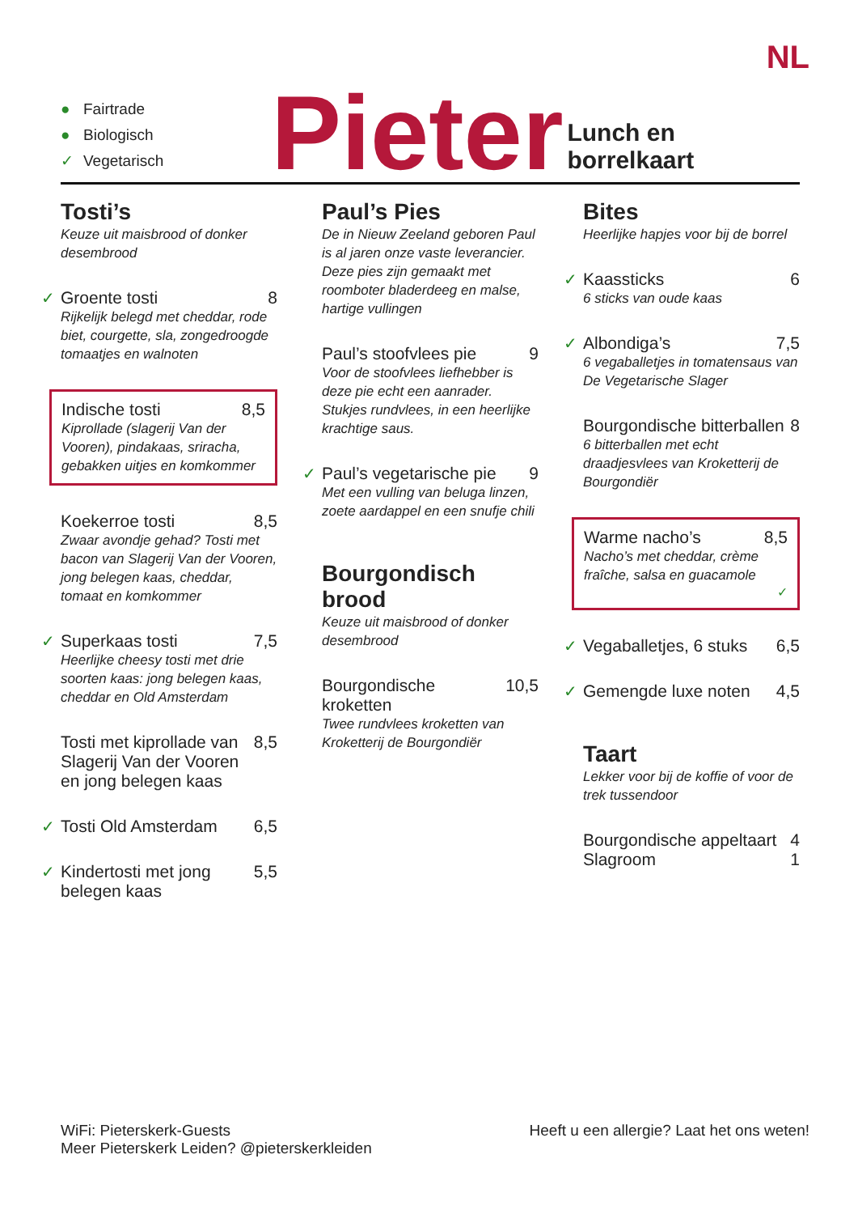NL
● Fairtrade
● Biologisch
✓ Vegetarisch
Pieter
Lunch en borrelkaart
Tosti’s
Keuze uit maisbrood of donker desembrood
✓
Groente tosti 8
Rijkelijk belegd met cheddar, rode biet, courgette, sla, zongedroogde tomaatjes en walnoten
Indische tosti 8,5
Kiprollade (slagerij Van der Vooren), pindakaas, sriracha, gebakken uitjes en komkommer
Koekerroe tosti 8,5
Zwaar avondje gehad? Tosti met bacon van Slagerij Van der Vooren, jong belegen kaas, cheddar, tomaat en komkommer
✓
Superkaas tosti 7,5
Heerlijke cheesy tosti met drie soorten kaas: jong belegen kaas, cheddar en Old Amsterdam
Tosti met kiprollade van Slagerij Van der Vooren en jong belegen kaas 8,5
✓
Tosti Old Amsterdam 6,5
✓
Kindertosti met jong belegen kaas 5,5
Paul’s Pies
De in Nieuw Zeeland geboren Paul is al jaren onze vaste leverancier. Deze pies zijn gemaakt met roomboter bladerdeeg en malse, hartige vullingen
Paul’s stoofvlees pie 9
Voor de stoofvlees liefhebber is deze pie echt een aanrader. Stukjes rundvlees, in een heerlijke krachtige saus.
✓
Paul’s vegetarische pie 9
Met een vulling van beluga linzen, zoete aardappel en een snufje chili
Bourgondisch brood
Keuze uit maisbrood of donker desembrood
Bourgondische kroketten 10,5
Twee rundvlees kroketten van Kroketterij de Bourgondiër
Bites
Heerlijke hapjes voor bij de borrel
✓
Kaassticks 6
6 sticks van oude kaas
✓
Albondiga’s 7,5
6 vegaballetjes in tomatensaus van De Vegetarische Slager
Bourgondische bitterballen 8
6 bitterballen met echt draadjesvlees van Kroketterij de Bourgondiër
Warme nacho’s 8,5
Nacho’s met cheddar, crème fraîche, salsa en guacamole
✓
✓
Vegaballetjes, 6 stuks 6,5
✓
Gemengde luxe noten 4,5
Taart
Lekker voor bij de koffie of voor de trek tussendoor
Bourgondische appeltaart 4
Slagroom 1
WiFi: Pieterskerk-Guests
Meer Pieterskerk Leiden? @pieterskerkleiden
Heeft u een allergie? Laat het ons weten!